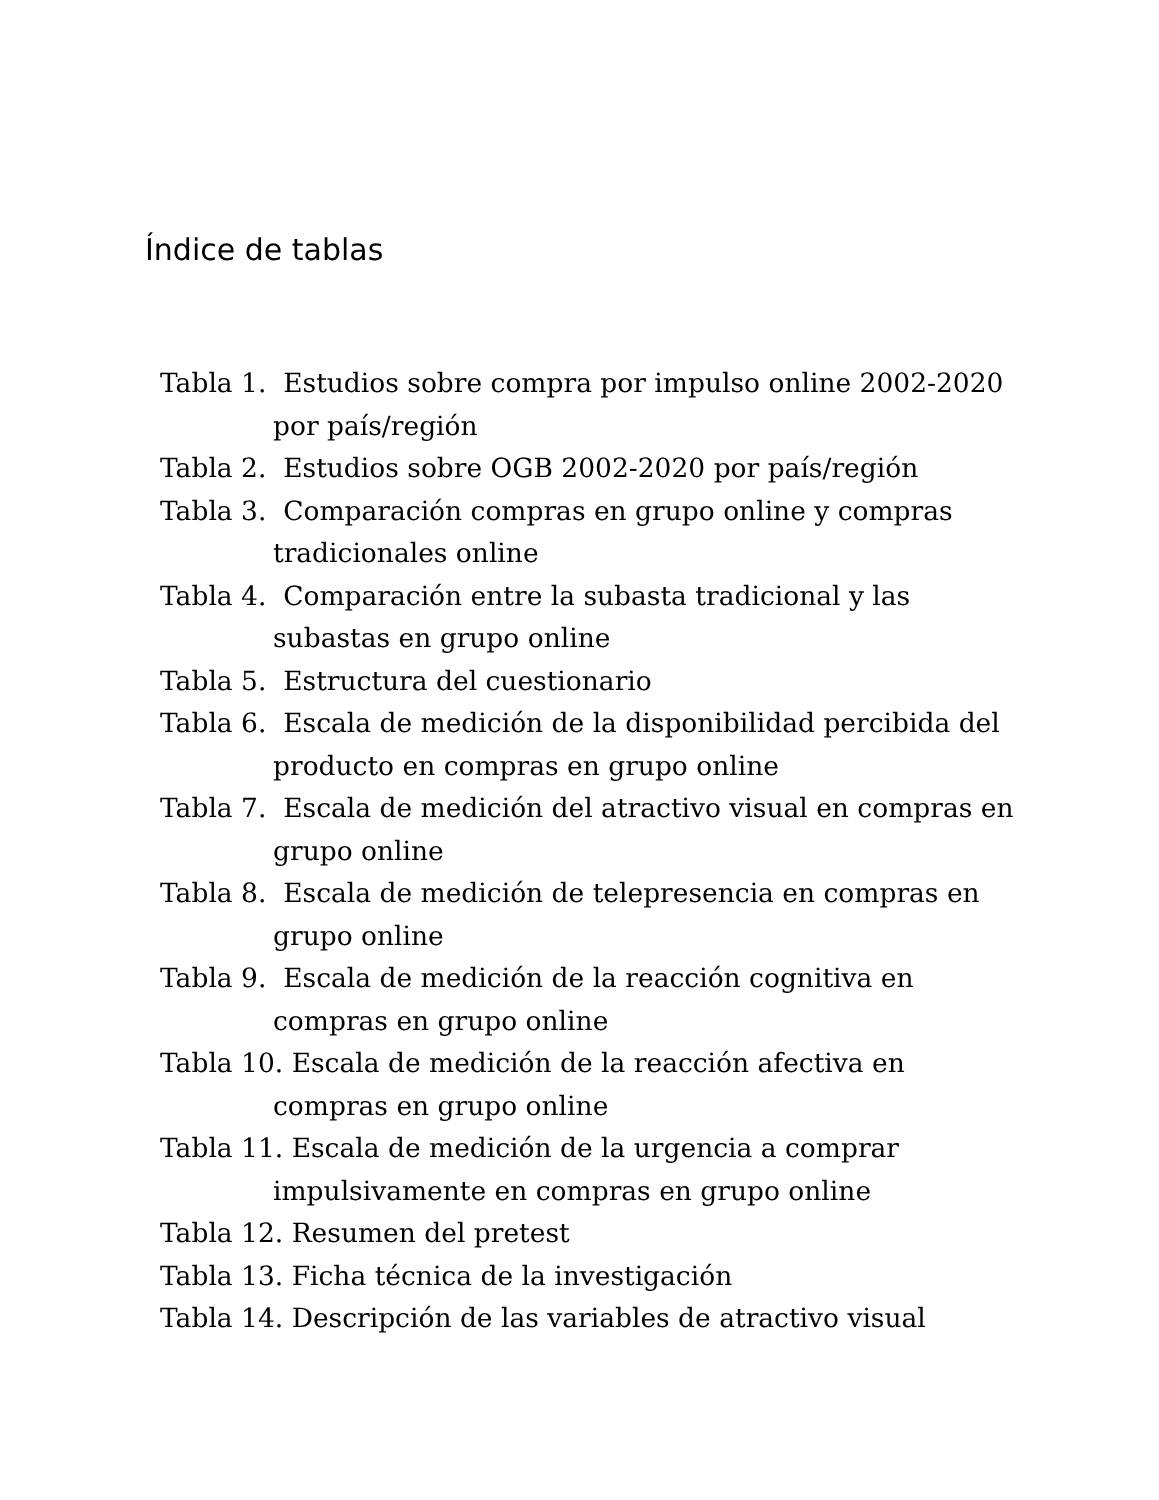Índice de tablas
Tabla 1. Estudios sobre compra por impulso online 2002-2020 por país/región
Tabla 2. Estudios sobre OGB 2002-2020 por país/región
Tabla 3. Comparación compras en grupo online y compras tradicionales online
Tabla 4. Comparación entre la subasta tradicional y las subastas en grupo online
Tabla 5. Estructura del cuestionario
Tabla 6. Escala de medición de la disponibilidad percibida del producto en compras en grupo online
Tabla 7. Escala de medición del atractivo visual en compras en grupo online
Tabla 8. Escala de medición de telepresencia en compras en grupo online
Tabla 9. Escala de medición de la reacción cognitiva en compras en grupo online
Tabla 10. Escala de medición de la reacción afectiva en compras en grupo online
Tabla 11. Escala de medición de la urgencia a comprar impulsivamente en compras en grupo online
Tabla 12. Resumen del pretest
Tabla 13. Ficha técnica de la investigación
Tabla 14. Descripción de las variables de atractivo visual